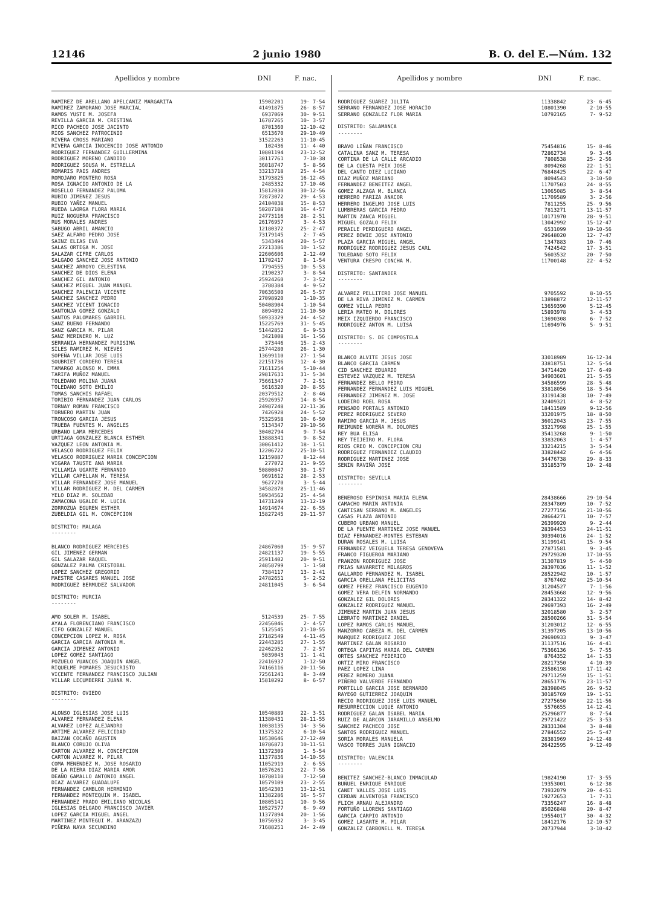12146 2 junio 1980 B. O. del E.—Núm. 132
| Apellidos y nombre | DNI | F. nac. |
| --- | --- | --- |
| RAMIREZ DE ARELLANO APELCANIZ MARGARITA | 15902201 | 19- 7-54 |
| RAMIREZ ZAMORANO JOSE MARCIAL | 41491875 | 26- 8-57 |
| RAMOS YUSTE M. JOSEFA | 6937069 | 30- 9-51 |
| REVILLA GARCIA M. CRISTINA | 16787265 | 10- 3-57 |
| RICO PACHECO JOSE JACINTO | 8701360 | 12-10-42 |
| RIOS SANCHEZ PATROCINIO | 6513670 | 29-10-49 |
| RIVERA CROSS MARIANO | 31522263 | 11-10-45 |
| RIVERA GARCIA INOCENCIO JOSE ANTONIO | 102436 | 11- 4-40 |
| RODRIGUEZ FERNANDEZ GUILLERMINA | 10801194 | 23-12-52 |
| RODRIGUEZ MORENO CANDIDO | 30117761 | 7-10-38 |
| RODRIGUEZ SOUSA M. ESTRELLA | 36018747 | 5- 8-56 |
| ROMARIS PAIS ANDRES | 33213718 | 25- 4-54 |
| ROMOJARO MONTERO ROSA | 31793825 | 16-12-45 |
| ROSA IGNACIO ANTONIO DE LA | 2485332 | 17-10-46 |
| ROSELLO FERNANDEZ PALOMA | 15812030 | 30-12-56 |
| RUBIO JIMENEZ JESUS | 72873072 | 29- 4-53 |
| RUBIO YAÑEZ MANUEL | 24104038 | 15- 8-53 |
| RUEDA LAORGA FLORA MARIA | 50287108 | 16- 4-57 |
| RUIZ NOGUERA FRANCISCO | 24773116 | 28- 2-51 |
| RUS MORALES ANDRES | 26176957 | 3- 4-53 |
| SABUGO ABRIL AMANCIO | 12180372 | 25- 2-47 |
| SAEZ ALFARO PEDRO JOSE | 73179145 | 2- 7-45 |
| SAINZ ELIAS EVA | 5343494 | 20- 5-57 |
| SALAS ORTEGA M. JOSE | 27213386 | 10- 1-52 |
| SALAZAR CIFRE CARLOS | 22606606 | 2-12-49 |
| SALGADO SANCHEZ JOSE ANTONIO | 11702417 | 8- 1-54 |
| SANCHEZ ARROYO CELESTINA | 7794555 | 10- 5-53 |
| SANCHEZ DE DIOS ELENA | 2190237 | 3- 8-54 |
| SANCHEZ GIL ANTONIO | 25924260 | 7- 3-52 |
| SANCHEZ MIGUEL JUAN MANUEL | 3788384 | 4- 9-52 |
| SANCHEZ PALENCIA VICENTE | 70636500 | 26- 5-57 |
| SANCHEZ SANCHEZ PEDRO | 27098920 | 1-10-35 |
| SANCHEZ VICENT IGNACIO | 50408904 | 1-10-54 |
| SANTONJA GOMEZ GONZALO | 8094092 | 11-10-50 |
| SANTOS PALOMARES GABRIEL | 50933329 | 24- 4-52 |
| SANZ BUENO FERNANDO | 15225769 | 31- 5-45 |
| SANZ GARCIA M. PILAR | 51442852 | 6- 9-53 |
| SANZ MERINERO M. LUZ | 3421008 | 16- 1-56 |
| SERRANIA HERNANDEZ PURISIMA | 373446 | 15- 2-43 |
| SILES RAMIREZ M. NIEVES | 25744280 | 26- 1-30 |
| SOPEÑA VILLAR JOSE LUIS | 13699110 | 27- 1-54 |
| SOUBRIET CORDERO TERESA | 22151736 | 12- 4-30 |
| TAMARGO ALONSO M. EMMA | 71611254 | 5-10-44 |
| TARIFA MUÑOZ MANUEL | 29817631 | 31- 5-34 |
| TOLEDANO MOLINA JUANA | 75661347 | 7- 2-51 |
| TOLEDANO SOTO EMILIO | 5616320 | 20- 8-55 |
| TOMAS SANCHIS RAFAEL | 20379512 | 2- 8-46 |
| TORIBIO FERNANDEZ JUAN CARLOS | 25926957 | 14- 8-54 |
| TORNAY ROMAN FRANCISCO | 24987248 | 22-11-36 |
| TORNERO MARTIN JUAN | 7426928 | 24- 5-52 |
| TRONCOSO GARCIA JESUS | 75325958 | 10- 6-50 |
| TRUEBA FUENTES M. ANGELES | 5134347 | 29-10-56 |
| URBANO LAMA MERCEDES | 30402794 | 9- 7-54 |
| URTIAGA GONZALEZ BLANCA ESTHER | 13888341 | 9- 8-52 |
| VAZQUEZ LEON ANTONIA M. | 30061412 | 18- 1-51 |
| VELASCO RODRIGUEZ FELIX | 12206722 | 25-10-51 |
| VELASCO RODRIGUEZ MARIA CONCEPCION | 12159887 | 8-12-44 |
| VIGARA TAUSTE ANA MARIA | 277072 | 21- 9-55 |
| VILLAMIA UGARTE FERNANDO | 50800047 | 30- 1-57 |
| VILLAR CAPELLAN M. TERESA | 9691612 | 28- 2-53 |
| VILLAR FERNANDEZ JOSE MANUEL | 9627270 | 3- 5-44 |
| VILLAR RODRIGUEZ M. DEL CARMEN | 34582878 | 25-11-46 |
| YELO DIAZ M. SOLEDAD | 50934562 | 25- 4-54 |
| ZAMACONA UGALDE M. LUCIA | 14731249 | 13-12-19 |
| ZORROZUA EGUREN ESTHER | 14914674 | 22- 6-55 |
| ZUBELDIA GIL M. CONCEPCION | 15827245 | 29-11-57 |
| DISTRITO: MALAGA -------- | | |
| BLANCO RODRIGUEZ MERCEDES | 24867060 | 15- 9-57 |
| GIL JIMENEZ GERMAN | 24821137 | 19- 5-55 |
| GIL SALAZAR RAQUEL | 25911402 | 20- 9-51 |
| GONZALEZ PALMA CRISTOBAL | 24858799 | 1- 1-58 |
| LOPEZ SANCHEZ GREGORIO | 7384117 | 13- 2-41 |
| MAESTRE CASARES MANUEL JOSE | 24782651 | 5- 2-52 |
| RODRIGUEZ BERMUDEZ SALVADOR | 24811045 | 3- 6-54 |
| DISTRITO: MURCIA -------- | | |
| AMO SOLER M. ISABEL | 5124539 | 25- 7-55 |
| AYALA FLORENCIANO FRANCISCO | 22456046 | 2- 4-57 |
| CIFO GONZALEZ MANUEL | 5125545 | 21-10-55 |
| CONCEPCION LOPEZ M. ROSA | 27182549 | 4-11-45 |
| GARCIA GARCIA ANTONIA M. | 22443285 | 27- 1-55 |
| GARCIA JIMENEZ ANTONIO | 22462952 | 7- 2-57 |
| LOPEZ GOMEZ SANTIAGO | 5039043 | 11- 1-41 |
| POZUELO YUANCOS JOAQUIN ANGEL | 22416937 | 1-12-50 |
| RIQUELME POMARES JESUCRISTO | 74166116 | 20-11-56 |
| VICENTE FERNANDEZ FRANCISCO JULIAN | 72561241 | 8- 3-49 |
| VILLAR LECUMBERRI JUANA M. | 15810292 | 8- 6-57 |
| DISTRITO: OVIEDO -------- | | |
| ALONSO IGLESIAS JOSE LUIS | 10540889 | 22- 3-51 |
| ALVAREZ FERNANDEZ ELENA | 11380431 | 28-11-55 |
| ALVAREZ LOPEZ ALEJANDRO | 10038135 | 14- 3-56 |
| ARTIME ALVAREZ FELICIDAD | 11375322 | 6-10-54 |
| BAIZAN COCAÑO AGUSTIN | 10530646 | 27-12-49 |
| BLANCO CORUJO OLIVA | 10786873 | 10-11-51 |
| CARTON ALVAREZ M. CONCEPCION | 11372309 | 1- 5-54 |
| CARTON ALVAREZ M. PILAR | 11377836 | 14-10-55 |
| COMA MENENDEZ M. JOSE ROSARIO | 11052919 | 2- 6-55 |
| DE LA RIERA DIAZ MARIA AMOR | 10576261 | 22- 7-56 |
| DEAÑO GAMALLO ANTONIO ANGEL | 10780110 | 7-12-50 |
| DIAZ ALVAREZ GUADALUPE | 10579109 | 23- 2-55 |
| FERNANDEZ CAMBLOR HERMINIO | 10542303 | 13-12-51 |
| FERNANDEZ MONTEQUIN M. ISABEL | 11382286 | 16- 5-57 |
| FERNANDEZ PRADO EMILIANO NICOLAS | 10805141 | 10- 9-56 |
| IGLESIAS DELGADO FRANCISCO JAVIER | 10527577 | 6- 9-49 |
| LOPEZ GARCIA MIGUEL ANGEL | 11377894 | 20- 1-56 |
| MARTINEZ MINTEGUI M. ARANZAZU | 10756932 | 3- 3-45 |
| PIÑERA NAVA SECUNDINO | 71688251 | 24- 2-49 |
| Apellidos y nombre | DNI | F. nac. |
| --- | --- | --- |
| RODRIGUEZ SUAREZ JULITA | 11338842 | 23- 6-45 |
| SERRANO FERNANDEZ JOSE HORACIO | 10801390 | 2-10-55 |
| SERRANO GONZALEZ FLOR MARIA | 10792165 | 7- 9-52 |
| DISTRITO: SALAMANCA -------- | | |
| BRAVO LIÑAN FRANCISCO | 75454816 | 15- 8-46 |
| CATALINA SANZ M. TERESA | 72862734 | 9- 3-45 |
| CORTINA DE LA CALLE ARCADIO | 7808538 | 25- 2-56 |
| DE LA CUESTA PEIX JOSE | 8094268 | 22- 1-51 |
| DEL CANTO DIEZ LUCIANO | 76848425 | 22- 6-47 |
| DIAZ MUÑOZ MARIANO | 8094543 | 3-10-50 |
| FERNANDEZ BENEITEZ ANGEL | 11707503 | 24- 8-55 |
| GOMEZ ALZAGA M. BLANCA | 13065085 | 3- 8-54 |
| HERRERO FARIZA ANACOR | 11709589 | 3- 2-56 |
| HERRERO INGELMO JOSE LUIS | 7811255 | 25- 9-56 |
| LUMBRERAS GARCIA PEDRO | 7813271 | 13-11-57 |
| MARTIN ZANCA MIGUEL | 10171970 | 28- 9-51 |
| MIGUEL GOZALO FELIX | 13042992 | 15-12-47 |
| PERAILE PERDIGUERO ANGEL | 6531099 | 10-10-56 |
| PEREZ BOWIE JOSE ANTONIO | 29648020 | 12- 7-47 |
| PLAZA GARCIA MIGUEL ANGEL | 1347883 | 10- 7-46 |
| RODRIGUEZ RODRIGUEZ JESUS CARL | 7424542 | 17- 3-51 |
| TOLEDANO SOTO FELIX | 5603532 | 20- 7-50 |
| VENTURA CRESPO CONCHA M. | 11700148 | 22- 4-52 |
| DISTRITO: SANTANDER -------- | | |
| ALVAREZ PELLITERO JOSE MANUEL | 9705592 | 8-10-55 |
| DE LA RIVA JIMENEZ M. CARMEN | 13898872 | 12-11-57 |
| GOMEZ VILLA PEDRO | 13659390 | 5-12-45 |
| LERIA MATEO M. DOLORES | 15893978 | 3- 4-53 |
| MEIX IZQUIERDO FRANCISCO | 13690308 | 6- 7-52 |
| RODRIGUEZ ANTON M. LUISA | 11694976 | 5- 9-51 |
| DISTRITO: S. DE COMPOSTELA -------- | | |
| BLANCO ALVITE JESUS JOSE | 33018989 | 16-12-34 |
| BLANCO GARCIA CARMEN | 33818751 | 12- 5-54 |
| CID SANCHEZ EDUARDO | 34714420 | 17- 6-49 |
| ESTEVEZ VAZQUEZ M. TERESA | 34903601 | 21- 5-55 |
| FERNANDEZ BELLO PEDRO | 34586599 | 28- 5-48 |
| FERNANDEZ FERNANDEZ LUIS MIGUEL | 33818056 | 18- 5-54 |
| FERNANDEZ JIMENEZ M. JOSE | 33191438 | 10- 7-49 |
| LODEIRO ROEL ROSA | 32409321 | 4- 8-52 |
| PENSADO PORTALS ANTONIO | 18411589 | 9-12-56 |
| PEREZ RODRIGUEZ SEVERO | 33201975 | 18- 8-50 |
| RAMIRO GARCIA M. JESUS | 36012043 | 23- 7-55 |
| REIMUNDE NOREÑA M. DOLORES | 33217998 | 25- 1-55 |
| REY BUA ELISA | 35413268 | 9- 1-50 |
| REY TEIJEIRO M. FLORA | 33832063 | 1- 4-57 |
| RIOS CREO M. CONCEPCION CRU | 33214215 | 3- 5-54 |
| RODRIGUEZ FERNANDEZ CLAUDIO | 33828442 | 6- 4-56 |
| RODRIGUEZ MARTINEZ JOSE | 34476738 | 29- 8-33 |
| SENIN RAVIÑA JOSE | 33185379 | 10- 2-48 |
| DISTRITO: SEVILLA -------- | | |
| BENEROSO ESPINOSA MARIA ELENA | 28438666 | 29-10-54 |
| CAMACHO MARIN ANTONIA | 28347809 | 10- 7-52 |
| CANTISAN SERRANO M. ANGELES | 27277156 | 21-10-56 |
| CASAS PLAZA ANTONIO | 28664271 | 10- 7-57 |
| CUBERO URBANO MANUEL | 26399920 | 9- 2-44 |
| DE LA FUENTE MARTINEZ JOSE MANUEL | 28394453 | 24-11-51 |
| DIAZ FERNANDEZ-MONTES ESTEBAN | 30394016 | 24- 1-52 |
| DURAN ROSALES M. LUISA | 31199141 | 15- 9-54 |
| FERNANDEZ VEIGUELA TERESA GENOVEVA | 27871581 | 9- 3-45 |
| FRANCO FIGUEROA MARIANO | 29729320 | 17-10-55 |
| FRANZON RODRIGUEZ JOSE | 31307819 | 5- 4-50 |
| FRIAS NAVARRETE MILAGROS | 28397036 | 11- 1-52 |
| GALLARDO FERNANDEZ M. ISABEL | 28522942 | 10- 1-57 |
| GARCIA ORELLANA FELICITAS | 8767402 | 25-10-54 |
| GOMEZ PEREZ FRANCISCO EUGENIO | 31204527 | 7- 1-56 |
| GOMEZ VERA DELFIN NORMANDO | 28453668 | 12- 9-56 |
| GONZALEZ GIL DOLORES | 28341322 | 14- 8-42 |
| GONZALEZ RODRIGUEZ MANUEL | 29697393 | 16- 2-49 |
| JIMENEZ MARTIN JUAN JESUS | 32018580 | 3- 2-57 |
| LEBRATO MARTINEZ DANIEL | 28500266 | 31- 5-54 |
| LOPEZ RAMOS CARLOS MANUEL | 31203012 | 12- 6-55 |
| MANZORRO CABEZA M. DEL CARMEN | 31397205 | 13-10-56 |
| MARQUEZ RODRIGUEZ JOSE | 29690933 | 9- 3-47 |
| MARTINEZ GALAN ROSARIO | 31137516 | 16- 4-41 |
| ORTEGA CAPITAS MARIA DEL CARMEN | 75366136 | 5- 7-55 |
| ORTES SANCHEZ FEDERICO | 8764352 | 14- 1-53 |
| ORTIZ MIRO FRANCISCO | 28217350 | 4-10-39 |
| PAEZ LOPEZ LINA | 23586198 | 17-11-42 |
| PEREZ ROMERO JUANA | 29711259 | 15- 1-51 |
| PIÑERO VALVERDE FERNANDO | 28651776 | 23-11-57 |
| PORTILLO GARCIA JOSE BERNARDO | 28398045 | 26- 9-52 |
| RAYEGO GUTIERREZ JOAQUIN | 30185769 | 19- 1-51 |
| RECIO RODRIGUEZ JOSE LUIS MANUEL | 27275650 | 22-11-56 |
| RESURRECCION LUQUE ANTONIO | 5576655 | 14-12-41 |
| RODRIGUEZ GALAN ISABEL MARIA | 25296877 | 8- 7-54 |
| RUIZ DE ALARCON JARAMILLO ANSELMO | 29721422 | 25- 3-53 |
| SANCHEZ PACHECO JOSE | 28331304 | 3- 8-48 |
| SANTOS RODRIGUEZ MANUEL | 27846552 | 25- 5-47 |
| SORIA MORALES MANUELA | 28381969 | 24-12-48 |
| VASCO TORRES JUAN IGNACIO | 26422595 | 9-12-49 |
| DISTRITO: VALENCIA -------- | | |
| BENITEZ SANCHEZ-BLANCO INMACULAD | 19824190 | 17- 3-55 |
| BUÑUEL ENRIQUE ENRIQUE | 19353001 | 6-12-38 |
| CANET VALLES JOSE LUIS | 73932079 | 20- 4-51 |
| CERDAN ALVENTOSA FRANCISCO | 19272653 | 1- 7-31 |
| FLICH ARNAU ALEJANDRO | 73356247 | 16- 8-48 |
| FORTUÑO LLORENS SANTIAGO | 85026848 | 20- 8-47 |
| GARCIA CARPIO ANTONIO | 19554017 | 30- 4-32 |
| GOMEZ LASARTE M. PILAR | 18412176 | 12-10-57 |
| GONZALEZ CARBONELL M. TERESA | 20737944 | 3-10-42 |